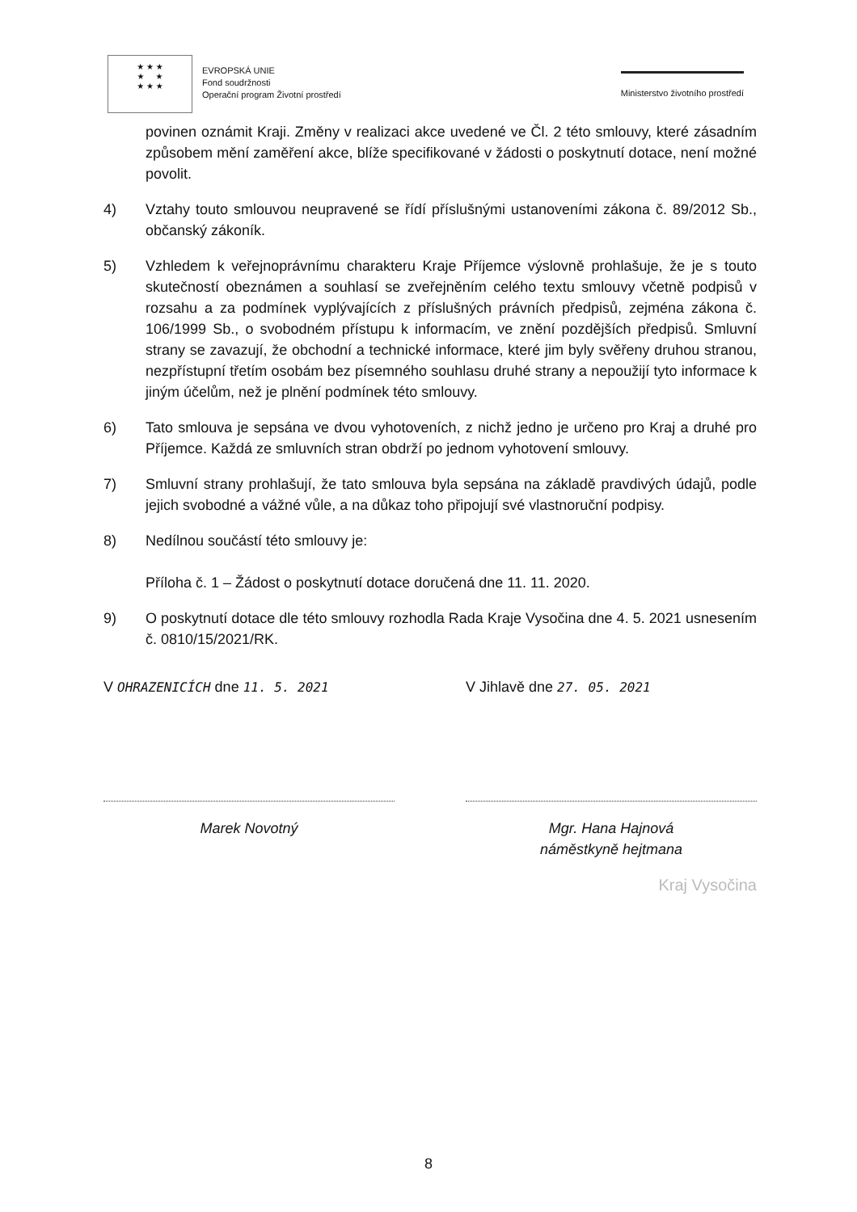★ ★ ★
★ ★
★ ★ ★
EVROPSKÁ UNIE
Fond soudržnosti
Operační program Životní prostředí
Ministerstvo životního prostředí
povinen oznámit Kraji. Změny v realizaci akce uvedené ve Čl. 2 této smlouvy, které zásadním způsobem mění zaměření akce, blíže specifikované v žádosti o poskytnutí dotace, není možné povolit.
4) Vztahy touto smlouvou neupravené se řídí příslušnými ustanoveními zákona č. 89/2012 Sb., občanský zákoník.
5) Vzhledem k veřejnoprávnímu charakteru Kraje Příjemce výslovně prohlašuje, že je s touto skutečností obeznámen a souhlasí se zveřejněním celého textu smlouvy včetně podpisů v rozsahu a za podmínek vyplývajících z příslušných právních předpisů, zejména zákona č. 106/1999 Sb., o svobodném přístupu k informacím, ve znění pozdějších předpisů. Smluvní strany se zavazují, že obchodní a technické informace, které jim byly svěřeny druhou stranou, nezpřístupní třetím osobám bez písemného souhlasu druhé strany a nepoužijí tyto informace k jiným účelům, než je plnění podmínek této smlouvy.
6) Tato smlouva je sepsána ve dvou vyhotoveních, z nichž jedno je určeno pro Kraj a druhé pro Příjemce. Každá ze smluvních stran obdrží po jednom vyhotovení smlouvy.
7) Smluvní strany prohlašují, že tato smlouva byla sepsána na základě pravdivých údajů, podle jejich svobodné a vážné vůle, a na důkaz toho připojují své vlastnoruční podpisy.
8) Nedílnou součástí této smlouvy je:
Příloha č. 1 – Žádost o poskytnutí dotace doručená dne 11. 11. 2020.
9) O poskytnutí dotace dle této smlouvy rozhodla Rada Kraje Vysočina dne 4. 5. 2021 usnesením č. 0810/15/2021/RK.
V OHRAZENICÍCH dne 11. 5. 2021
Marek Novotný
V Jihlavě dne 27. 05. 2021
Mgr. Hana Hajnová
náměstkyně hejtmana
Kraj Vysočina
8